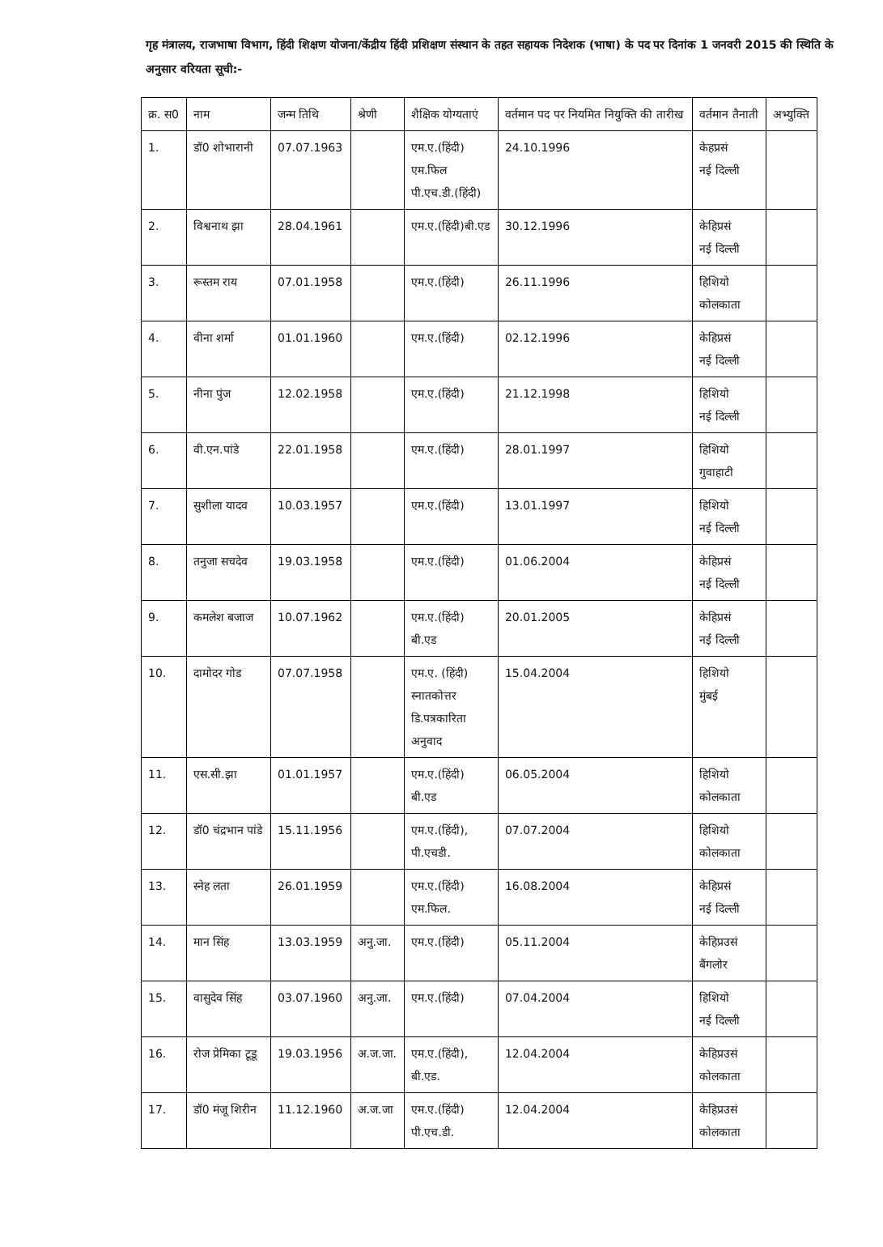गृह मंत्रालय, राजभाषा विभाग, हिंदी शिक्षण योजना/केंद्रीय हिंदी प्रशिक्षण संस्थान के तहत सहायक निदेशक (भाषा) के पद पर दिनांक 1 जनवरी 2015 की स्थिति के अनुसार वरियता सूची:-
| क्र. स0 | नाम | जन्म तिथि | श्रेणी | शैक्षिक योग्यताएं | वर्तमान पद पर नियमित नियुक्ति की तारीख | वर्तमान तैनाती | अभ्युक्ति |
| --- | --- | --- | --- | --- | --- | --- | --- |
| 1. | डॉ0 शोभारानी | 07.07.1963 | | एम.ए.(हिंदी) एम.फिल पी.एच.डी.(हिंदी) | 24.10.1996 | केहप्रसं नई दिल्ली | |
| 2. | विश्वनाथ झा | 28.04.1961 | | एम.ए.(हिंदी)बी.एड | 30.12.1996 | केहिप्रसं नई दिल्ली | |
| 3. | रूस्तम राय | 07.01.1958 | | एम.ए.(हिंदी) | 26.11.1996 | हिशियो कोलकाता | |
| 4. | वीना शर्मा | 01.01.1960 | | एम.ए.(हिंदी) | 02.12.1996 | केहिप्रसं नई दिल्ली | |
| 5. | नीना पुंज | 12.02.1958 | | एम.ए.(हिंदी) | 21.12.1998 | हिशियो नई दिल्ली | |
| 6. | वी.एन.पांडे | 22.01.1958 | | एम.ए.(हिंदी) | 28.01.1997 | हिशियो गुवाहाटी | |
| 7. | सुशीला यादव | 10.03.1957 | | एम.ए.(हिंदी) | 13.01.1997 | हिशियो नई दिल्ली | |
| 8. | तनुजा सचदेव | 19.03.1958 | | एम.ए.(हिंदी) | 01.06.2004 | केहिप्रसं नई दिल्ली | |
| 9. | कमलेश बजाज | 10.07.1962 | | एम.ए.(हिंदी) बी.एड | 20.01.2005 | केहिप्रसं नई दिल्ली | |
| 10. | दामोदर गोड | 07.07.1958 | | एम.ए. (हिंदी) स्नातकोत्तर डि.पत्रकारिता अनुवाद | 15.04.2004 | हिशियो मुंबई | |
| 11. | एस.सी.झा | 01.01.1957 | | एम.ए.(हिंदी) बी.एड | 06.05.2004 | हिशियो कोलकाता | |
| 12. | डॉ0 चंद्रभान पांडे | 15.11.1956 | | एम.ए.(हिंदी), पी.एचडी. | 07.07.2004 | हिशियो कोलकाता | |
| 13. | स्नेह लता | 26.01.1959 | | एम.ए.(हिंदी) एम.फिल. | 16.08.2004 | केहिप्रसं नई दिल्ली | |
| 14. | मान सिंह | 13.03.1959 | अनु.जा. | एम.ए.(हिंदी) | 05.11.2004 | केहिप्रउसं बैंगलोर | |
| 15. | वासुदेव सिंह | 03.07.1960 | अनु.जा. | एम.ए.(हिंदी) | 07.04.2004 | हिशियो नई दिल्ली | |
| 16. | रोज प्रेमिका टूडू | 19.03.1956 | अ.ज.जा. | एम.ए.(हिंदी), बी.एड. | 12.04.2004 | केहिप्रउसं कोलकाता | |
| 17. | डॉ0 मंजू शिरीन | 11.12.1960 | अ.ज.जा | एम.ए.(हिंदी) पी.एच.डी. | 12.04.2004 | केहिप्रउसं कोलकाता | |